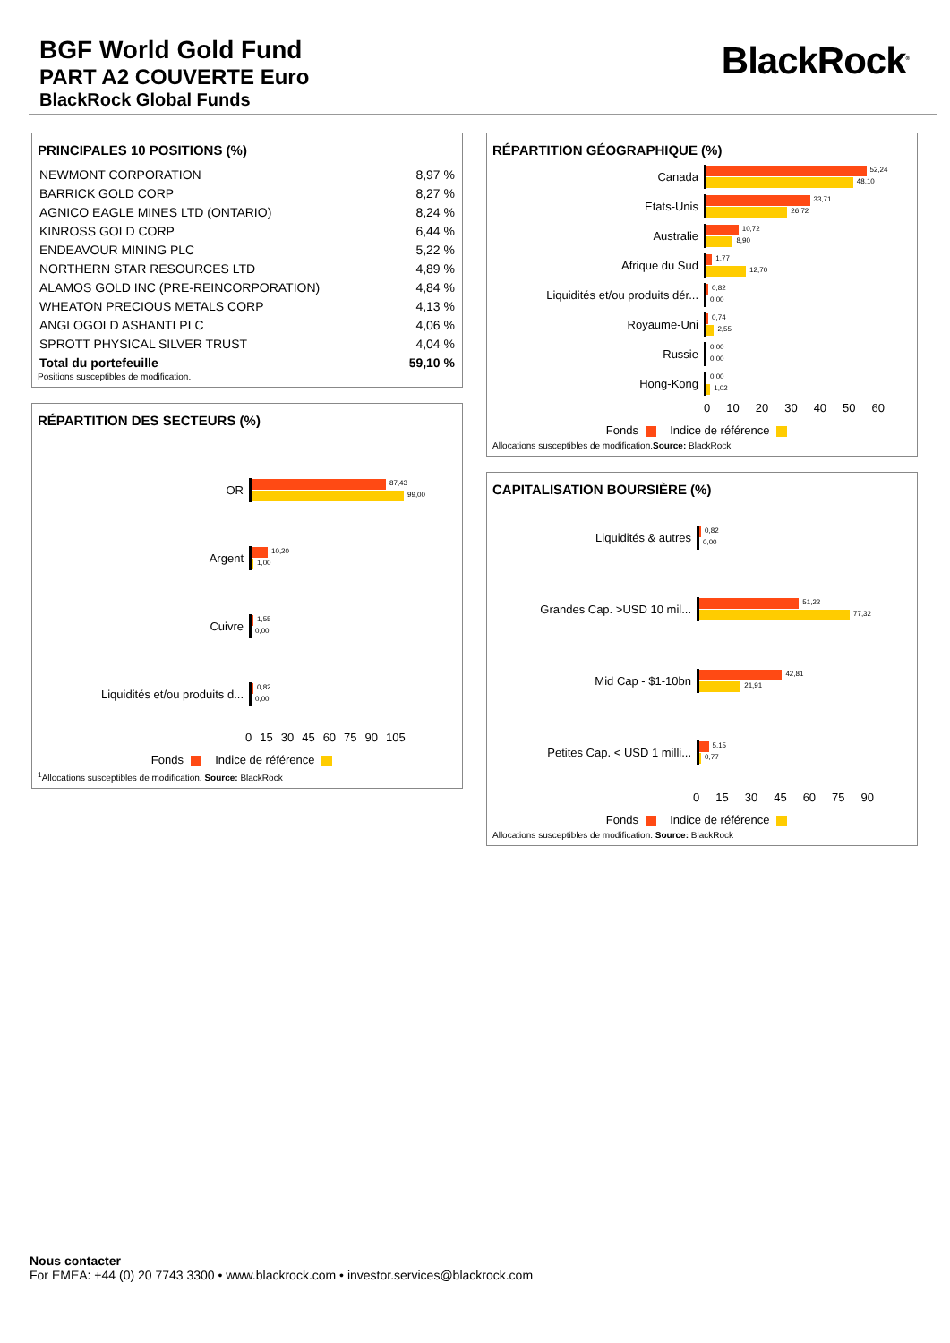BGF World Gold Fund
PART A2 COUVERTE Euro
BlackRock Global Funds
BlackRock<sup>®</sup>
PRINCIPALES 10 POSITIONS (%)
| NEWMONT CORPORATION | 8,97 % |
| BARRICK GOLD CORP | 8,27 % |
| AGNICO EAGLE MINES LTD (ONTARIO) | 8,24 % |
| KINROSS GOLD CORP | 6,44 % |
| ENDEAVOUR MINING PLC | 5,22 % |
| NORTHERN STAR RESOURCES LTD | 4,89 % |
| ALAMOS GOLD INC (PRE-REINCORPORATION) | 4,84 % |
| WHEATON PRECIOUS METALS CORP | 4,13 % |
| ANGLOGOLD ASHANTI PLC | 4,06 % |
| SPROTT PHYSICAL SILVER TRUST | 4,04 % |
| Total du portefeuille | 59,10 % |
Positions susceptibles de modification.
RÉPARTITION DES SECTEURS (%)
OR
87,43
99,00
Argent
10,20
1,00
Cuivre
1,55
0,00
Liquidités et/ou produits d...
0,82
0,00
0 15 30 45 60 75 90 105
Fonds Indice de référence
<sup>1</sup> Allocations susceptibles de modification. Source: BlackRock
RÉPARTITION GÉOGRAPHIQUE (%)
Canada
52,24
48,10
Etats-Unis
33,71
26,72
Australie
10,72
8,90
Afrique du Sud
1,77
12,70
Liquidités et/ou produits dér...
0,82
0,00
Royaume-Uni
0,74
2,55
Russie
0,00
0,00
Hong-Kong
0,00
1,02
0 10 20 30 40 50 60
Fonds Indice de référence
Allocations susceptibles de modification.Source: BlackRock
CAPITALISATION BOURSIÈRE (%)
Liquidités & autres
0,82
0,00
Grandes Cap. >USD 10 mil...
51,22
77,32
Mid Cap - $1-10bn
42,81
21,91
Petites Cap. < USD 1 milli...
5,15
0,77
0 15 30 45 60 75 90
Fonds Indice de référence
Allocations susceptibles de modification. Source: BlackRock
Nous contacter
For EMEA: +44 (0) 20 7743 3300 • www.blackrock.com • investor.services@blackrock.com